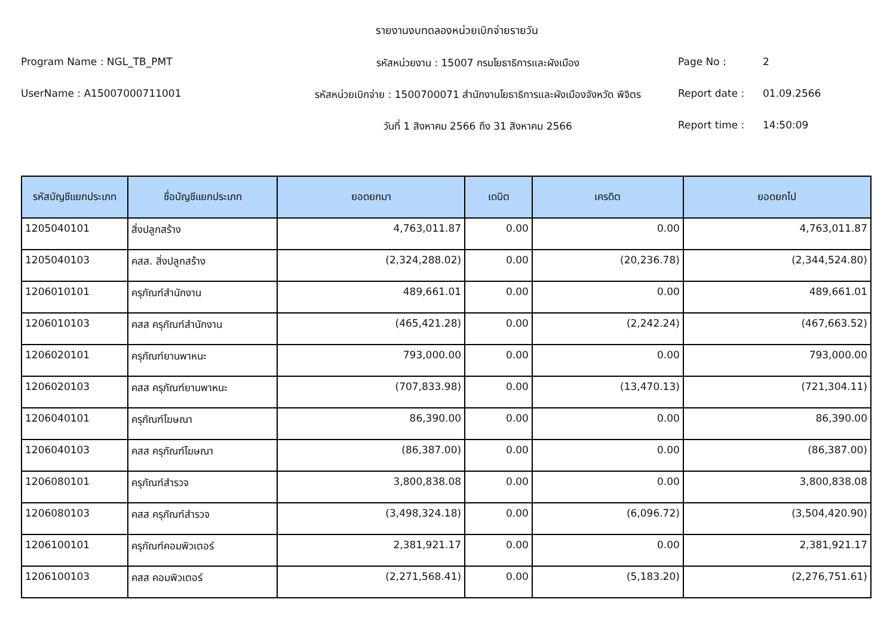รายงานงบทดลองหน่วยเบิกจ่ายรายวัน
Program Name : NGL_TB_PMT รหัสหน่วยงาน : 15007 กรมโยธาธิการและผังเมือง Page No : 2
UserName : A15007000711001 รหัสหน่วยเบิกจ่าย : 1500700071 สำนักงานโยธาธิการและผังเมืองจังหวัด พิจิตร
Report date : 01.09.2566
วันที่ 1 สิงหาคม 2566 ถึง 31 สิงหาคม 2566 Report time : 14:50:09
| รหัสบัญชีแยกประเภท | ชื่อบัญชีแยกประเภท | ยอดยกมา | เดบิต | เครดิต | ยอดยกไป |
| --- | --- | --- | --- | --- | --- |
| 1205040101 | สิ่งปลูกสร้าง | 4,763,011.87 | 0.00 | 0.00 | 4,763,011.87 |
| 1205040103 | คสส. สิ่งปลูกสร้าง | (2,324,288.02) | 0.00 | (20,236.78) | (2,344,524.80) |
| 1206010101 | ครุภัณฑ์สำนักงาน | 489,661.01 | 0.00 | 0.00 | 489,661.01 |
| 1206010103 | คสส ครุภัณฑ์สำนักงาน | (465,421.28) | 0.00 | (2,242.24) | (467,663.52) |
| 1206020101 | ครุภัณฑ์ยานพาหนะ | 793,000.00 | 0.00 | 0.00 | 793,000.00 |
| 1206020103 | คสส ครุภัณฑ์ยานพาหนะ | (707,833.98) | 0.00 | (13,470.13) | (721,304.11) |
| 1206040101 | ครุภัณฑ์โฆษณา | 86,390.00 | 0.00 | 0.00 | 86,390.00 |
| 1206040103 | คสส ครุภัณฑ์โฆษณา | (86,387.00) | 0.00 | 0.00 | (86,387.00) |
| 1206080101 | ครุภัณฑ์สำรวจ | 3,800,838.08 | 0.00 | 0.00 | 3,800,838.08 |
| 1206080103 | คสส ครุภัณฑ์สำรวจ | (3,498,324.18) | 0.00 | (6,096.72) | (3,504,420.90) |
| 1206100101 | ครุภัณฑ์คอมพิวเตอร์ | 2,381,921.17 | 0.00 | 0.00 | 2,381,921.17 |
| 1206100103 | คสส คอมพิวเตอร์ | (2,271,568.41) | 0.00 | (5,183.20) | (2,276,751.61) |